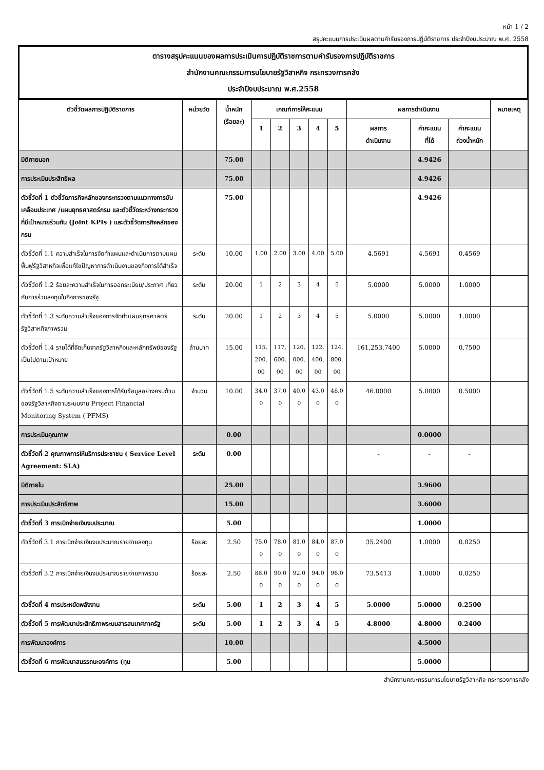หน้า 1 / 2
สรุปคะแนนการประเมินผลตามคำรับรองการปฏิบัติราชการ ประจำปีงบประมาณ พ.ศ. 2558
ตารางสรุปคะแนนของผลการประเมินการปฏิบัติราชการตามคำรับรองการปฏิบัติราชการ
สำนักงานคณะกรรมการนโยบายรัฐวิสาหกิจ กระทรวงการคลัง
ประจำปีงบประมาณ พ.ศ.2558
| ตัวชี้วัดผลการปฏิบัติราชการ | หน่วยวัด | น้ำหนัก (ร้อยละ) | เกณฑ์การให้คะแนน | | | | | ผลการดำเนินงาน | | | หมายเหตุ |
| --- | --- | --- | --- | --- | --- | --- | --- | --- | --- | --- | --- |
| | | | 1 | 2 | 3 | 4 | 5 | ผลการ ดำเนินงาน | ค่าคะแนน ที่ได้ | ค่าคะแนน ถ่วงน้ำหนัก | |
| มิติภายนอก | | 75.00 | | | | | | | 4.9426 | | |
| การประเมินประสิทธิผล | | 75.00 | | | | | | | 4.9426 | | |
| ตัวชี้วัดที่ 1 ตัวชี้วัดภารกิจหลักของกระทรวงตามแนวทางการขับเคลื่อนประเทศ /แผนยุทธศาสตร์กรม และตัวชี้วัดระหว่างกระทรวงที่มีเป้าหมายร่วมกัน (Joint KPIs ) และตัวชี้วัดภารกิจหลักของกรม | | 75.00 | | | | | | | 4.9426 | | |
| ตัวชี้วัดที่ 1.1 ความสำเร็จในการจัดทำแผนและดำเนินการตามแผนฟื้นฟูรัฐวิสาหกิจเพื่อแก้ไขปัญหาการดำเนินงานของกิจการได้สำเร็จ | ระดับ | 10.00 | 1.00 | 2.00 | 3.00 | 4.00 | 5.00 | 4.5691 | 4.5691 | 0.4569 | |
| ตัวชี้วัดที่ 1.2 ร้อยละความสำเร็จในการออกระเบียบ/ประกาศ เกี่ยวกับการร่วมลงทุนในกิจการของรัฐ | ระดับ | 20.00 | 1 | 2 | 3 | 4 | 5 | 5.0000 | 5.0000 | 1.0000 | |
| ตัวชี้วัดที่ 1.3 ระดับความสำเร็จของการจัดทำแผนยุทธศาสตร์รัฐวิสาหกิจภาพรวม | ระดับ | 20.00 | 1 | 2 | 3 | 4 | 5 | 5.0000 | 5.0000 | 1.0000 | |
| ตัวชี้วัดที่ 1.4 รายได้ที่จัดเก็บจากรัฐวิสาหกิจและหลักทรัพย์ของรัฐเป็นไปตามเป้าหมาย | ล้านบาท | 15.00 | 115, 200. 00 | 117, 600. 00 | 120, 000. 00 | 122, 400. 00 | 124, 800. 00 | 161,253.7400 | 5.0000 | 0.7500 | |
| ตัวชี้วัดที่ 1.5 ระดับความสำเร็จของการได้รับข้อมูลอย่างครบถ้วนของรัฐวิสาหกิจตามระบบงาน Project Financial Monitoring System ( PFMS) | จำนวน | 10.00 | 34.0 0 | 37.0 0 | 40.0 0 | 43.0 0 | 46.0 0 | 46.0000 | 5.0000 | 0.5000 | |
| การประเมินคุณภาพ | | 0.00 | | | | | | | 0.0000 | | |
| ตัวชี้วัดที่ 2 คุณภาพการให้บริการประชาชน ( Service Level Agreement: SLA) | ระดับ | 0.00 | | | | | | - | - | - | |
| มิติภายใน | | 25.00 | | | | | | | 3.9600 | | |
| การประเมินประสิทธิภาพ | | 15.00 | | | | | | | 3.6000 | | |
| ตัวชี้วัดที่ 3 การเบิกจ่ายเงินงบประมาณ | | 5.00 | | | | | | | 1.0000 | | |
| ตัวชี้วัดที่ 3.1 การเบิกจ่ายเงินงบประมาณรายจ่ายลงทุน | ร้อยละ | 2.50 | 75.0 0 | 78.0 0 | 81.0 0 | 84.0 0 | 87.0 0 | 35.2400 | 1.0000 | 0.0250 | |
| ตัวชี้วัดที่ 3.2 การเบิกจ่ายเงินงบประมาณรายจ่ายภาพรวม | ร้อยละ | 2.50 | 88.0 0 | 90.0 0 | 92.0 0 | 94.0 0 | 96.0 0 | 73.5413 | 1.0000 | 0.0250 | |
| ตัวชี้วัดที่ 4 การประหยัดพลังงาน | ระดับ | 5.00 | 1 | 2 | 3 | 4 | 5 | 5.0000 | 5.0000 | 0.2500 | |
| ตัวชี้วัดที่ 5 การพัฒนาประสิทธิภาพระบบสารสนเทศภาครัฐ | ระดับ | 5.00 | 1 | 2 | 3 | 4 | 5 | 4.8000 | 4.8000 | 0.2400 | |
| การพัฒนาองค์การ | | 10.00 | | | | | | | 4.5000 | | |
| ตัวชี้วัดที่ 6 การพัฒนาสมรรถนะองค์การ (ทุน | | 5.00 | | | | | | | 5.0000 | | |
สำนักงานคณะกรรมการนโยบายรัฐวิสาหกิจ กระทรวงการคลัง